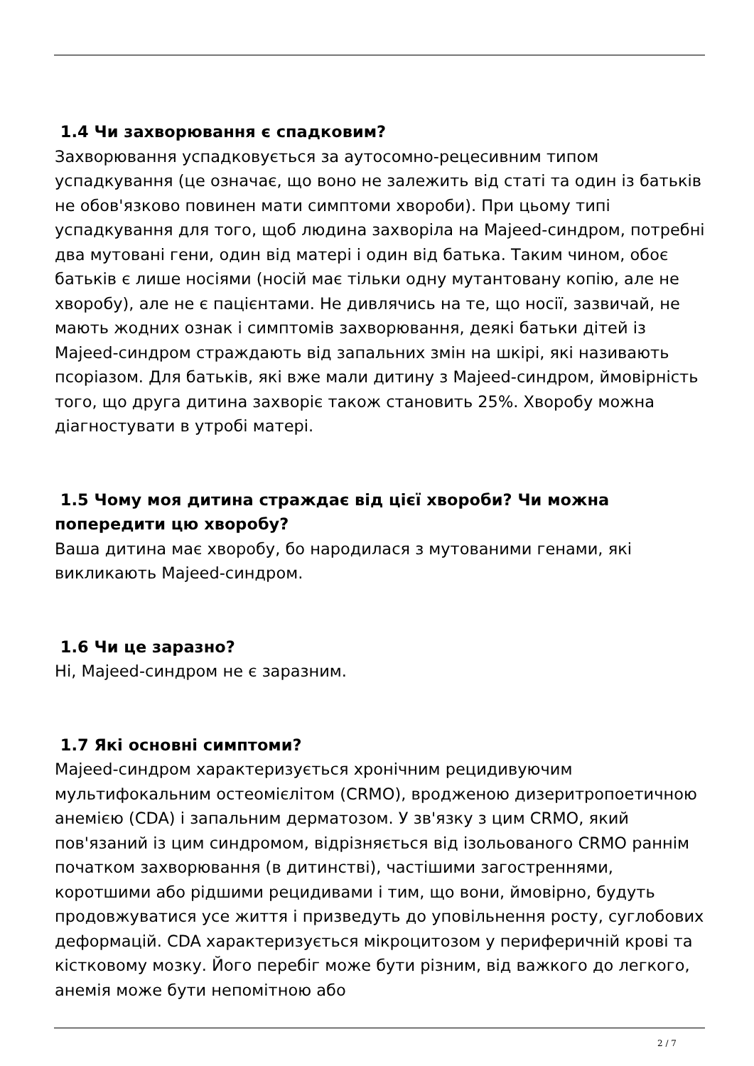1.4 Чи захворювання є спадковим?
Захворювання успадковується за аутосомно-рецесивним типом успадкування (це означає, що воно не залежить від статі та один із батьків не обов'язково повинен мати симптоми хвороби). При цьому типі успадкування для того, щоб людина захворіла на Majeed-синдром, потребні два мутовані гени, один від матері і один від батька. Таким чином, обоє батьків є лише носіями (носій має тільки одну мутантовану копію, але не хворобу), але не є пацієнтами. Не дивлячись на те, що носії, зазвичай, не мають жодних ознак і симптомів захворювання, деякі батьки дітей із Majeed-синдром страждають від запальних змін на шкірі, які називають псоріазом. Для батьків, які вже мали дитину з Majeed-синдром, ймовірність того, що друга дитина захворіє також становить 25%. Хворобу можна діагностувати в утробі матері.
1.5 Чому моя дитина страждає від цієї хвороби? Чи можна попередити цю хворобу?
Ваша дитина має хворобу, бо народилася з мутованими генами, які викликають Majeed-синдром.
1.6 Чи це заразно?
Ні, Majeed-синдром не є заразним.
1.7 Які основні симптоми?
Majeed-синдром характеризується хронічним рецидивуючим мультифокальним остеомієлітом (CRMO), вродженою дизеритропоетичною анемією (CDA) і запальним дерматозом. У зв'язку з цим CRMO, який пов'язаний із цим синдромом, відрізняється від ізольованого CRMO раннім початком захворювання (в дитинстві), частішими загостреннями, коротшими або рідшими рецидивами і тим, що вони, ймовірно, будуть продовжуватися усе життя і призведуть до уповільнення росту, суглобових деформацій. CDA характеризується мікроцитозом у периферичній крові та кістковому мозку. Його перебіг може бути різним, від важкого до легкого, анемія може бути непомітною або
2 / 7